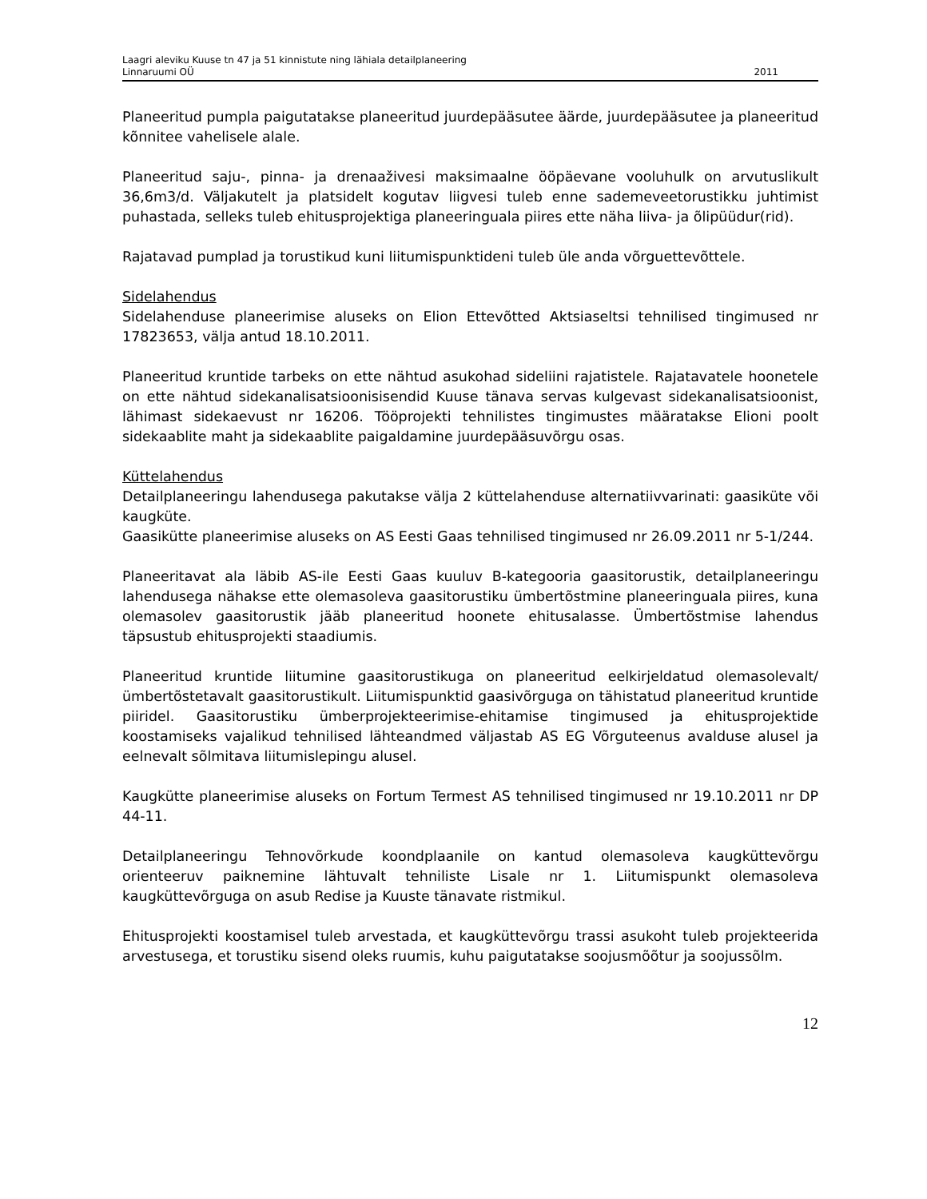Laagri aleviku Kuuse tn 47 ja 51 kinnistute ning lähiala detailplaneering
Linnaruumi OÜ 2011
Planeeritud pumpla paigutatakse planeeritud juurdepääsutee äärde, juurdepääsutee ja planeeritud kõnnitee vahelisele alale.
Planeeritud saju-, pinna- ja drenaaživesi maksimaalne ööpäevane vooluhulk on arvutuslikult 36,6m3/d. Väljakutelt ja platsidelt kogutav liigvesi tuleb enne sademeveetorustikku juhtimist puhastada, selleks tuleb ehitusprojektiga planeeringuala piires ette näha liiva- ja õlipüüdur(rid).
Rajatavad pumplad ja torustikud kuni liitumispunktideni tuleb üle anda võrguettevõttele.
Sidelahendus
Sidelahenduse planeerimise aluseks on Elion Ettevõtted Aktsiaseltsi tehnilised tingimused nr 17823653, välja antud 18.10.2011.
Planeeritud kruntide tarbeks on ette nähtud asukohad sideliini rajatistele. Rajatavatele hoonetele on ette nähtud sidekanalisatsioonisisendid Kuuse tänava servas kulgevast sidekanalisatsioonist, lähimast sidekaevust nr 16206. Tööprojekti tehnilistes tingimustes määratakse Elioni poolt sidekaablite maht ja sidekaablite paigaldamine juurdepääsuvõrgu osas.
Küttelahendus
Detailplaneeringu lahendusega pakutakse välja 2 küttelahenduse alternatiivvarinati: gaasiküte või kaugküte.
Gaasikütte planeerimise aluseks on AS Eesti Gaas tehnilised tingimused nr 26.09.2011 nr 5-1/244.
Planeeritavat ala läbib AS-ile Eesti Gaas kuuluv B-kategooria gaasitorustik, detailplaneeringu lahendusega nähakse ette olemasoleva gaasitorustiku ümbertõstmine planeeringuala piires, kuna olemasolev gaasitorustik jääb planeeritud hoonete ehitusalasse. Ümbertõstmise lahendus täpsustub ehitusprojekti staadiumis.
Planeeritud kruntide liitumine gaasitorustikuga on planeeritud eelkirjeldatud olemasolevalt/ümbertõstetavalt gaasitorustikult. Liitumispunktid gaasivõrguga on tähistatud planeeritud kruntide piiridel. Gaasitorustiku ümberprojekteerimise-ehitamise tingimused ja ehitusprojektide koostamiseks vajalikud tehnilised lähteandmed väljastab AS EG Võrguteenus avalduse alusel ja eelnevalt sõlmitava liitumislepingu alusel.
Kaugkütte planeerimise aluseks on Fortum Termest AS tehnilised tingimused nr 19.10.2011 nr DP 44-11.
Detailplaneeringu Tehnovõrkude koondplaanile on kantud olemasoleva kaugküttevõrgu orienteeruv paiknemine lähtuvalt tehniliste Lisale nr 1. Liitumispunkt olemasoleva kaugküttevõrguga on asub Redise ja Kuuste tänavate ristmikul.
Ehitusprojekti koostamisel tuleb arvestada, et kaugküttevõrgu trassi asukoht tuleb projekteerida arvestusega, et torustiku sisend oleks ruumis, kuhu paigutatakse soojusmõõtur ja soojussõlm.
12